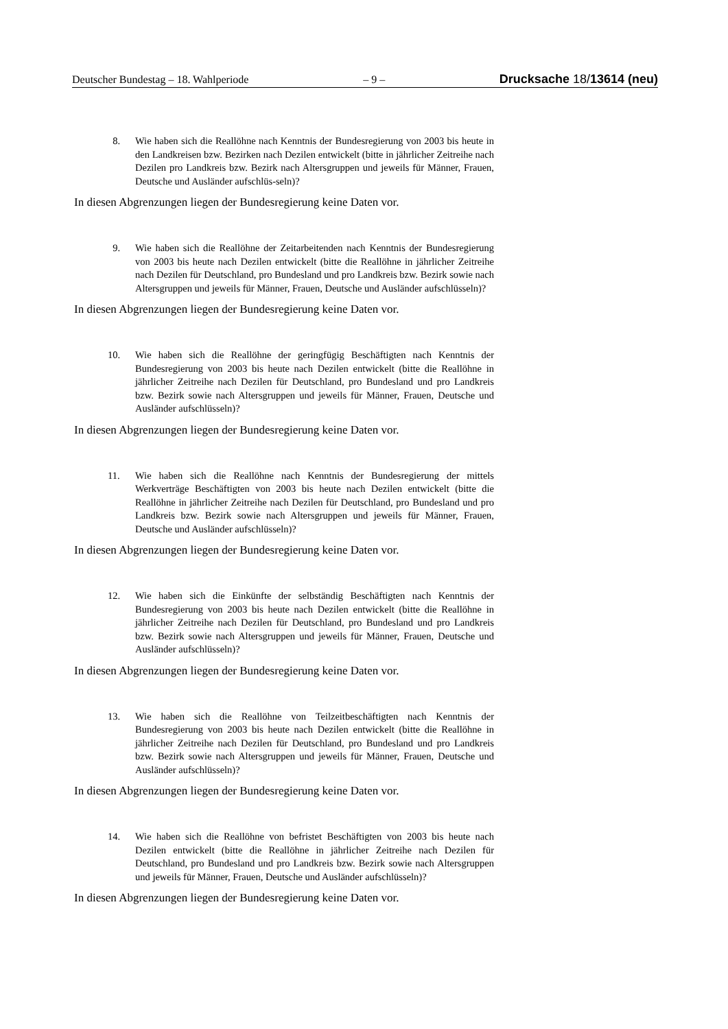Deutscher Bundestag – 18. Wahlperiode – 9 – Drucksache 18/13614 (neu)
8. Wie haben sich die Reallöhne nach Kenntnis der Bundesregierung von 2003 bis heute in den Landkreisen bzw. Bezirken nach Dezilen entwickelt (bitte in jährlicher Zeitreihe nach Dezilen pro Landkreis bzw. Bezirk nach Altersgruppen und jeweils für Männer, Frauen, Deutsche und Ausländer aufschlüs-seln)?
In diesen Abgrenzungen liegen der Bundesregierung keine Daten vor.
9. Wie haben sich die Reallöhne der Zeitarbeitenden nach Kenntnis der Bundesregierung von 2003 bis heute nach Dezilen entwickelt (bitte die Reallöhne in jährlicher Zeitreihe nach Dezilen für Deutschland, pro Bundesland und pro Landkreis bzw. Bezirk sowie nach Altersgruppen und jeweils für Männer, Frauen, Deutsche und Ausländer aufschlüsseln)?
In diesen Abgrenzungen liegen der Bundesregierung keine Daten vor.
10. Wie haben sich die Reallöhne der geringfügig Beschäftigten nach Kenntnis der Bundesregierung von 2003 bis heute nach Dezilen entwickelt (bitte die Reallöhne in jährlicher Zeitreihe nach Dezilen für Deutschland, pro Bundesland und pro Landkreis bzw. Bezirk sowie nach Altersgruppen und jeweils für Männer, Frauen, Deutsche und Ausländer aufschlüsseln)?
In diesen Abgrenzungen liegen der Bundesregierung keine Daten vor.
11. Wie haben sich die Reallöhne nach Kenntnis der Bundesregierung der mittels Werkverträge Beschäftigten von 2003 bis heute nach Dezilen entwickelt (bitte die Reallöhne in jährlicher Zeitreihe nach Dezilen für Deutschland, pro Bundesland und pro Landkreis bzw. Bezirk sowie nach Altersgruppen und jeweils für Männer, Frauen, Deutsche und Ausländer aufschlüsseln)?
In diesen Abgrenzungen liegen der Bundesregierung keine Daten vor.
12. Wie haben sich die Einkünfte der selbständig Beschäftigten nach Kenntnis der Bundesregierung von 2003 bis heute nach Dezilen entwickelt (bitte die Reallöhne in jährlicher Zeitreihe nach Dezilen für Deutschland, pro Bundesland und pro Landkreis bzw. Bezirk sowie nach Altersgruppen und jeweils für Männer, Frauen, Deutsche und Ausländer aufschlüsseln)?
In diesen Abgrenzungen liegen der Bundesregierung keine Daten vor.
13. Wie haben sich die Reallöhne von Teilzeitbeschäftigten nach Kenntnis der Bundesregierung von 2003 bis heute nach Dezilen entwickelt (bitte die Reallöhne in jährlicher Zeitreihe nach Dezilen für Deutschland, pro Bundesland und pro Landkreis bzw. Bezirk sowie nach Altersgruppen und jeweils für Männer, Frauen, Deutsche und Ausländer aufschlüsseln)?
In diesen Abgrenzungen liegen der Bundesregierung keine Daten vor.
14. Wie haben sich die Reallöhne von befristet Beschäftigten von 2003 bis heute nach Dezilen entwickelt (bitte die Reallöhne in jährlicher Zeitreihe nach Dezilen für Deutschland, pro Bundesland und pro Landkreis bzw. Bezirk sowie nach Altersgruppen und jeweils für Männer, Frauen, Deutsche und Ausländer aufschlüsseln)?
In diesen Abgrenzungen liegen der Bundesregierung keine Daten vor.